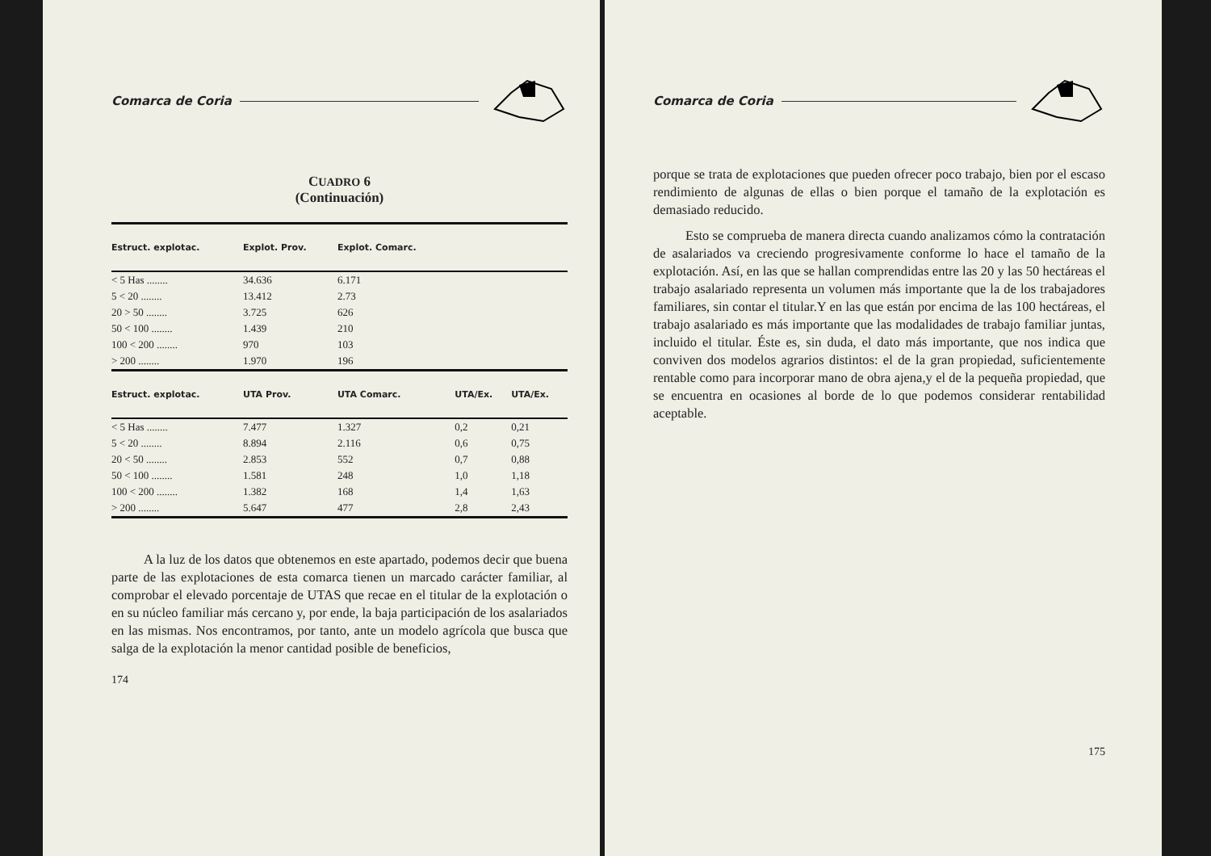Comarca de Coria
CUADRO 6
(Continuación)
| Estruct. explotac. | Explot. Prov. | Explot. Comarc. | | |
| --- | --- | --- | --- | --- |
| < 5 Has ........ | 34.636 | 6.171 | | |
| 5 < 20 ........ | 13.412 | 2.73 | | |
| 20 > 50 ........ | 3.725 | 626 | | |
| 50 < 100 ........ | 1.439 | 210 | | |
| 100 < 200 ........ | 970 | 103 | | |
| > 200 ........ | 1.970 | 196 | | |
| Estruct. explotac. | UTA Prov. | UTA Comarc. | UTA/Ex. | UTA/Ex. |
| < 5 Has ........ | 7.477 | 1.327 | 0,2 | 0,21 |
| 5 < 20 ........ | 8.894 | 2.116 | 0,6 | 0,75 |
| 20 < 50 ........ | 2.853 | 552 | 0,7 | 0,88 |
| 50 < 100 ........ | 1.581 | 248 | 1,0 | 1,18 |
| 100 < 200 ........ | 1.382 | 168 | 1,4 | 1,63 |
| > 200 ........ | 5.647 | 477 | 2,8 | 2,43 |
A la luz de los datos que obtenemos en este apartado, podemos decir que buena parte de las explotaciones de esta comarca tienen un marcado carácter familiar, al comprobar el elevado porcentaje de UTAS que recae en el titular de la explotación o en su núcleo familiar más cercano y, por ende, la baja participación de los asalariados en las mismas. Nos encontramos, por tanto, ante un modelo agrícola que busca que salga de la explotación la menor cantidad posible de beneficios,
174
Comarca de Coria
porque se trata de explotaciones que pueden ofrecer poco trabajo, bien por el escaso rendimiento de algunas de ellas o bien porque el tamaño de la explotación es demasiado reducido.
Esto se comprueba de manera directa cuando analizamos cómo la contratación de asalariados va creciendo progresivamente conforme lo hace el tamaño de la explotación. Así, en las que se hallan comprendidas entre las 20 y las 50 hectáreas el trabajo asalariado representa un volumen más importante que la de los trabajadores familiares, sin contar el titular.Y en las que están por encima de las 100 hectáreas, el trabajo asalariado es más importante que las modalidades de trabajo familiar juntas, incluido el titular. Éste es, sin duda, el dato más importante, que nos indica que conviven dos modelos agrarios distintos: el de la gran propiedad, suficientemente rentable como para incorporar mano de obra ajena,y el de la pequeña propiedad, que se encuentra en ocasiones al borde de lo que podemos considerar rentabilidad aceptable.
175